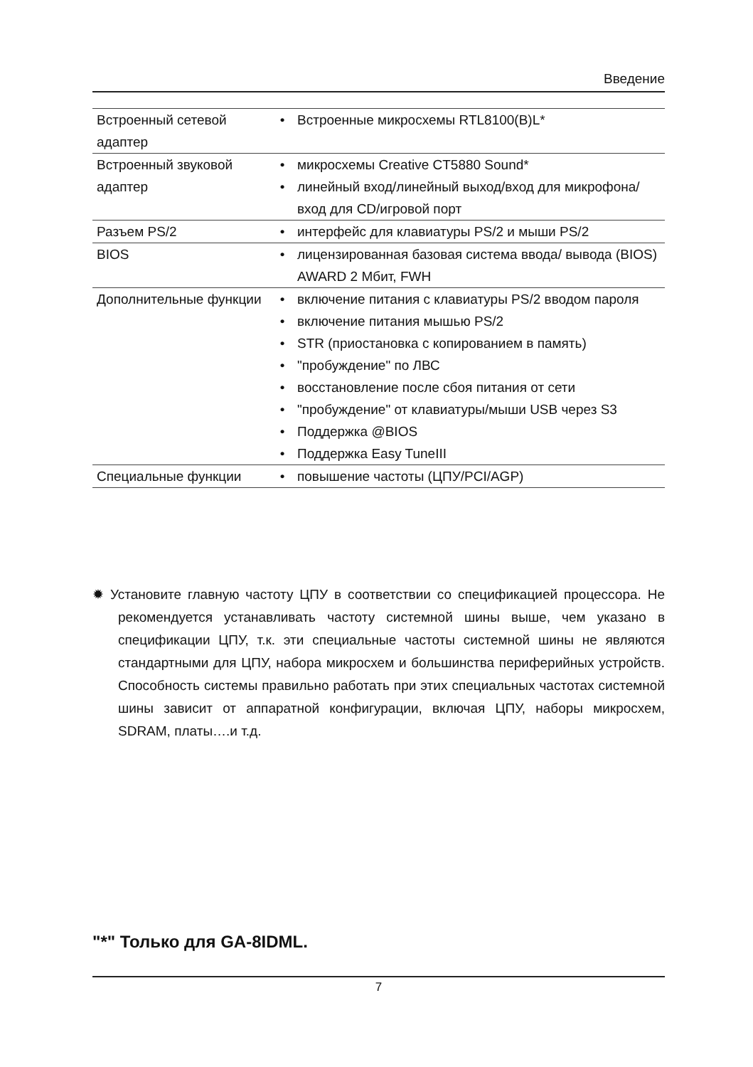Введение
| Встроенный сетевой адаптер | • | Встроенные микросхемы RTL8100(B)L* |
| Встроенный звуковой адаптер | • | микросхемы Creative CT5880 Sound* |
| | • | линейный вход/линейный выход/вход для микрофона/ вход для CD/игровой порт |
| Разъем PS/2 | • | интерфейс для клавиатуры PS/2 и мыши PS/2 |
| BIOS | • | лицензированная базовая система ввода/ вывода (BIOS) AWARD 2 Мбит, FWH |
| Дополнительные функции | • | включение питания с клавиатуры PS/2 вводом пароля |
| | • | включение питания мышью PS/2 |
| | • | STR (приостановка с копированием в память) |
| | • | "пробуждение" по ЛВС |
| | • | восстановление после сбоя питания от сети |
| | • | "пробуждение" от клавиатуры/мыши USB через S3 |
| | • | Поддержка @BIOS |
| | • | Поддержка Easy TuneIII |
| Специальные функции | • | повышение частоты (ЦПУ/PCI/AGP) |
✹ Установите главную частоту ЦПУ в соответствии со спецификацией процессора. Не рекомендуется устанавливать частоту системной шины выше, чем указано в спецификации ЦПУ, т.к. эти специальные частоты системной шины не являются стандартными для ЦПУ, набора микросхем и большинства периферийных устройств. Способность системы правильно работать при этих специальных частотах системной шины зависит от аппаратной конфигурации, включая ЦПУ, наборы микросхем, SDRAM, платы….и т.д.
"*" Только для GA-8IDML.
7